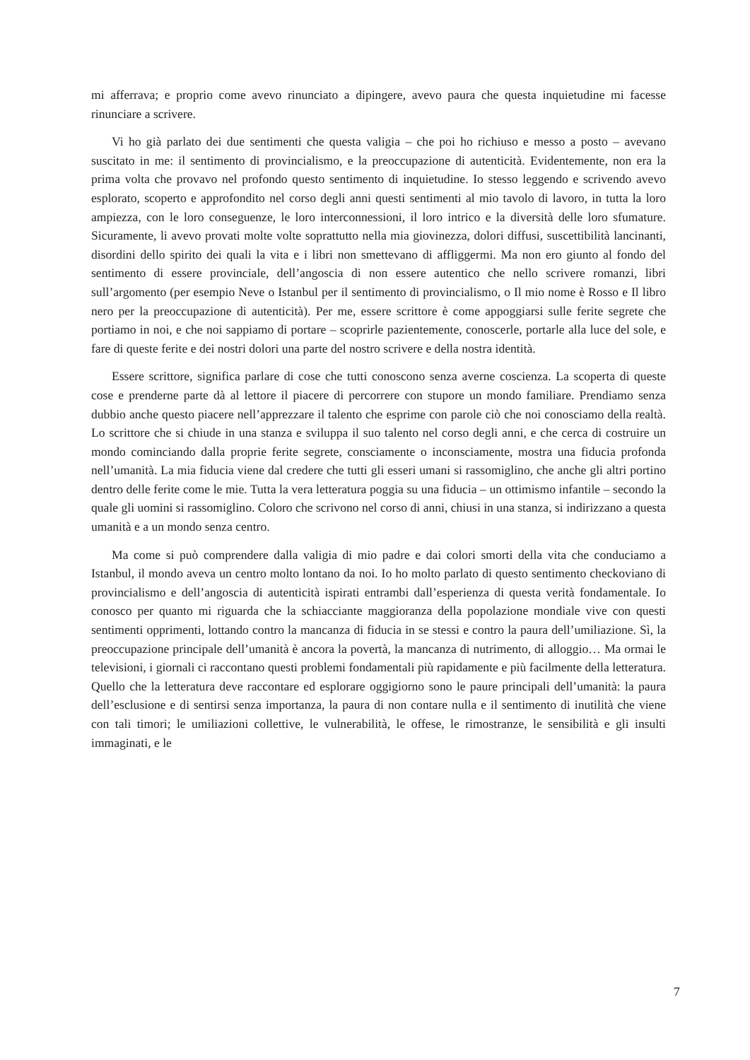mi afferrava; e proprio come avevo rinunciato a dipingere, avevo paura che questa inquietudine mi facesse rinunciare a scrivere.
Vi ho già parlato dei due sentimenti che questa valigia – che poi ho richiuso e messo a posto – avevano suscitato in me: il sentimento di provincialismo, e la preoccupazione di autenticità. Evidentemente, non era la prima volta che provavo nel profondo questo sentimento di inquietudine. Io stesso leggendo e scrivendo avevo esplorato, scoperto e approfondito nel corso degli anni questi sentimenti al mio tavolo di lavoro, in tutta la loro ampiezza, con le loro conseguenze, le loro interconnessioni, il loro intrico e la diversità delle loro sfumature. Sicuramente, li avevo provati molte volte soprattutto nella mia giovinezza, dolori diffusi, suscettibilità lancinanti, disordini dello spirito dei quali la vita e i libri non smettevano di affliggermi. Ma non ero giunto al fondo del sentimento di essere provinciale, dell’angoscia di non essere autentico che nello scrivere romanzi, libri sull’argomento (per esempio Neve o Istanbul per il sentimento di provincialismo, o Il mio nome è Rosso e Il libro nero per la preoccupazione di autenticità). Per me, essere scrittore è come appoggiarsi sulle ferite segrete che portiamo in noi, e che noi sappiamo di portare – scoprirle pazientemente, conoscerle, portarle alla luce del sole, e fare di queste ferite e dei nostri dolori una parte del nostro scrivere e della nostra identità.
Essere scrittore, significa parlare di cose che tutti conoscono senza averne coscienza. La scoperta di queste cose e prenderne parte dà al lettore il piacere di percorrere con stupore un mondo familiare. Prendiamo senza dubbio anche questo piacere nell’apprezzare il talento che esprime con parole ciò che noi conosciamo della realtà. Lo scrittore che si chiude in una stanza e sviluppa il suo talento nel corso degli anni, e che cerca di costruire un mondo cominciando dalla proprie ferite segrete, consciamente o inconsciamente, mostra una fiducia profonda nell’umanità. La mia fiducia viene dal credere che tutti gli esseri umani si rassomiglino, che anche gli altri portino dentro delle ferite come le mie. Tutta la vera letteratura poggia su una fiducia – un ottimismo infantile – secondo la quale gli uomini si rassomiglino. Coloro che scrivono nel corso di anni, chiusi in una stanza, si indirizzano a questa umanità e a un mondo senza centro.
Ma come si può comprendere dalla valigia di mio padre e dai colori smorti della vita che conduciamo a Istanbul, il mondo aveva un centro molto lontano da noi. Io ho molto parlato di questo sentimento checkoviano di provincialismo e dell’angoscia di autenticità ispirati entrambi dall’esperienza di questa verità fondamentale. Io conosco per quanto mi riguarda che la schiacciante maggioranza della popolazione mondiale vive con questi sentimenti opprimenti, lottando contro la mancanza di fiducia in se stessi e contro la paura dell’umiliazione. Sì, la preoccupazione principale dell’umanità è ancora la povertà, la mancanza di nutrimento, di alloggio… Ma ormai le televisioni, i giornali ci raccontano questi problemi fondamentali più rapidamente e più facilmente della letteratura. Quello che la letteratura deve raccontare ed esplorare oggigiorno sono le paure principali dell’umanità: la paura dell’esclusione e di sentirsi senza importanza, la paura di non contare nulla e il sentimento di inutilità che viene con tali timori; le umiliazioni collettive, le vulnerabilità, le offese, le rimostranze, le sensibilità e gli insulti immaginati, e le
7